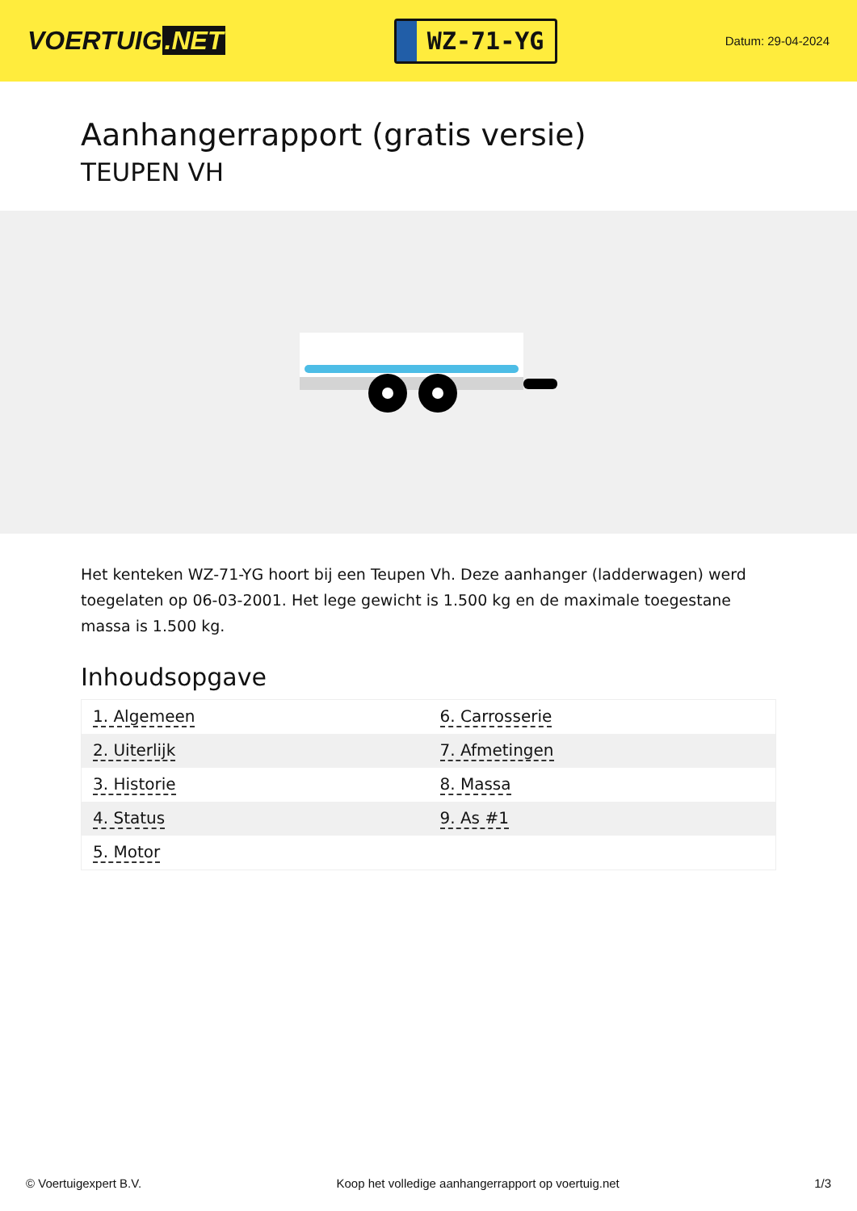VOERTUIG.NET
WZ-71-YG
Datum: 29-04-2024
Aanhangerrapport (gratis versie)
TEUPEN VH
Het kenteken WZ-71-YG hoort bij een Teupen Vh. Deze aanhanger (ladderwagen) werd toegelaten op 06-03-2001. Het lege gewicht is 1.500 kg en de maximale toegestane massa is 1.500 kg.
Inhoudsopgave
| 1. Algemeen | 6. Carrosserie |
| 2. Uiterlijk | 7. Afmetingen |
| 3. Historie | 8. Massa |
| 4. Status | 9. As #1 |
| 5. Motor | |
© Voertuigexpert B.V. Koop het volledige aanhangerrapport op voertuig.net 1/3